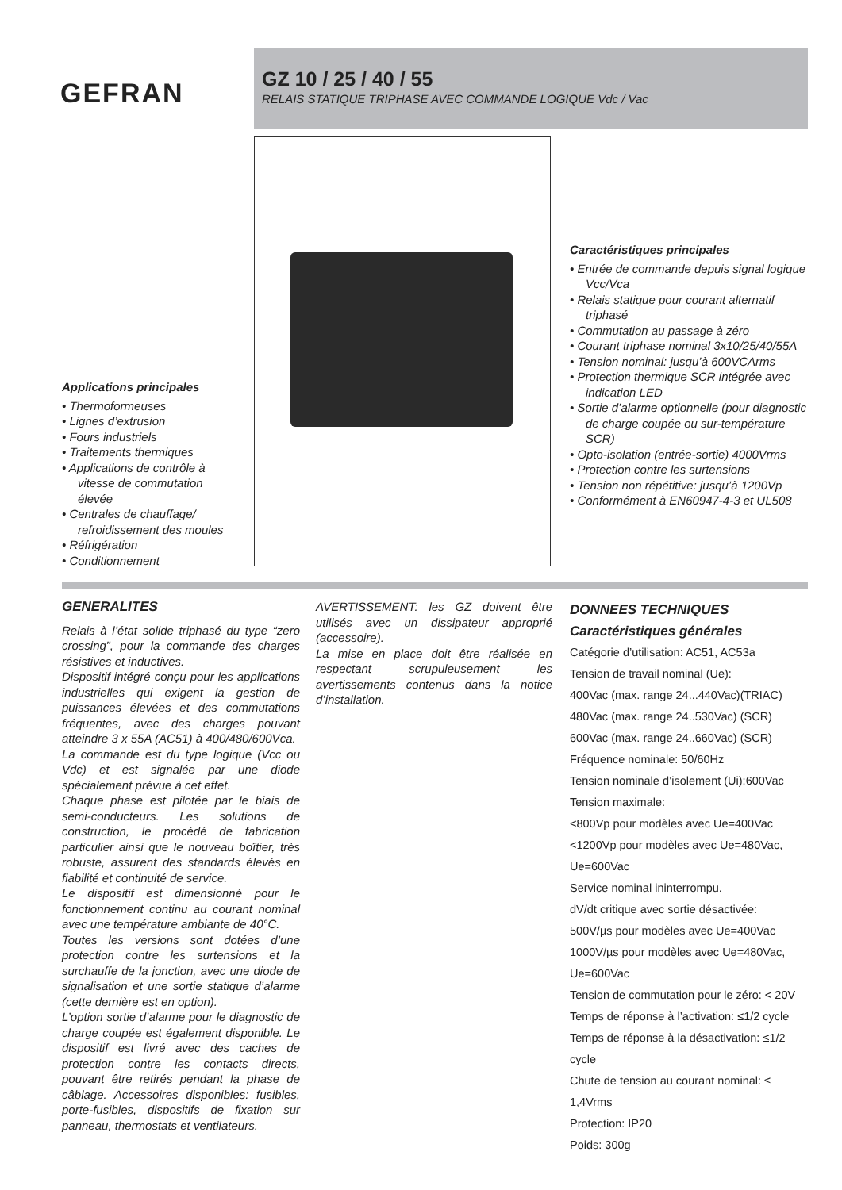GEFRAN
GZ 10 / 25 / 40 / 55
RELAIS STATIQUE TRIPHASE AVEC COMMANDE LOGIQUE Vdc / Vac
Applications principales
• Thermoformeuses
• Lignes d’extrusion
• Fours industriels
• Traitements thermiques
• Applications de contrôle à vitesse de commutation élevée
• Centrales de chauffage/ refroidissement des moules
• Réfrigération
• Conditionnement
Caractéristiques principales
• Entrée de commande depuis signal logique Vcc/Vca
• Relais statique pour courant alternatif triphasé
• Commutation au passage à zéro
• Courant triphase nominal 3x10/25/40/55A
• Tension nominal: jusqu’à 600VCArms
• Protection thermique SCR intégrée avec indication LED
• Sortie d’alarme optionnelle (pour diagnostic de charge coupée ou sur-température SCR)
• Opto-isolation (entrée-sortie) 4000Vrms
• Protection contre les surtensions
• Tension non répétitive: jusqu’à 1200Vp
• Conformément à EN60947-4-3 et UL508
GENERALITES
Relais à l’état solide triphasé du type “zero crossing”, pour la commande des charges résistives et inductives.
Dispositif intégré conçu pour les applications industrielles qui exigent la gestion de puissances élevées et des commutations fréquentes, avec des charges pouvant atteindre 3 x 55A (AC51) à 400/480/600Vca.
La commande est du type logique (Vcc ou Vdc) et est signalée par une diode spécialement prévue à cet effet.
Chaque phase est pilotée par le biais de semi-conducteurs. Les solutions de construction, le procédé de fabrication particulier ainsi que le nouveau boîtier, très robuste, assurent des standards élevés en fiabilité et continuité de service.
Le dispositif est dimensionné pour le fonctionnement continu au courant nominal avec une température ambiante de 40°C.
Toutes les versions sont dotées d’une protection contre les surtensions et la surchauffe de la jonction, avec une diode de signalisation et une sortie statique d’alarme (cette dernière est en option).
L’option sortie d’alarme pour le diagnostic de charge coupée est également disponible. Le dispositif est livré avec des caches de protection contre les contacts directs, pouvant être retirés pendant la phase de câblage. Accessoires disponibles: fusibles, porte-fusibles, dispositifs de fixation sur panneau, thermostats et ventilateurs.
AVERTISSEMENT: les GZ doivent être utilisés avec un dissipateur approprié (accessoire).
La mise en place doit être réalisée en respectant scrupuleusement les avertissements contenus dans la notice d’installation.
DONNEES TECHNIQUES
Caractéristiques générales
Catégorie d’utilisation: AC51, AC53a
Tension de travail nominal (Ue):
400Vac (max. range 24...440Vac)(TRIAC)
480Vac (max. range 24..530Vac) (SCR)
600Vac (max. range 24..660Vac) (SCR)
Fréquence nominale: 50/60Hz
Tension nominale d’isolement (Ui):600Vac
Tension maximale:
<800Vp pour modèles avec Ue=400Vac
<1200Vp pour modèles avec Ue=480Vac, Ue=600Vac
Service nominal ininterrompu.
dV/dt critique avec sortie désactivée:
500V/µs pour modèles avec Ue=400Vac
1000V/µs pour modèles avec Ue=480Vac, Ue=600Vac
Tension de commutation pour le zéro: < 20V
Temps de réponse à l’activation: ≤1/2 cycle
Temps de réponse à la désactivation: ≤1/2 cycle
Chute de tension au courant nominal: ≤ 1,4Vrms
Protection: IP20
Poids: 300g